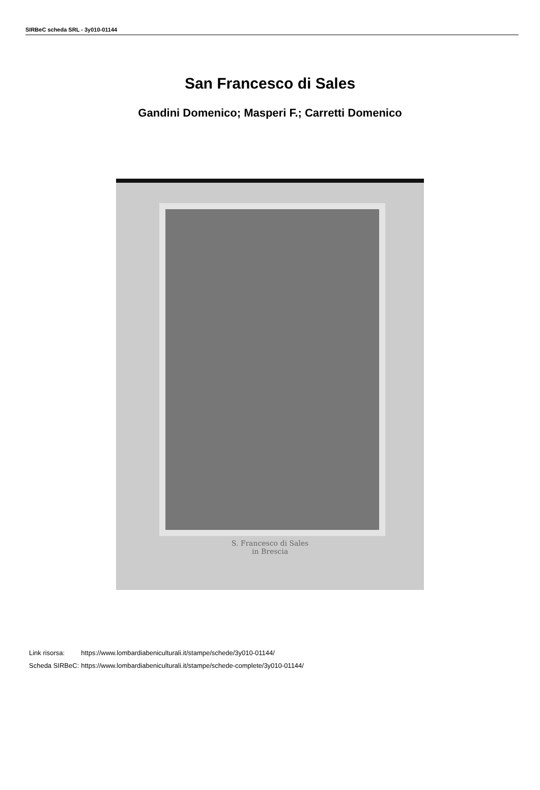SIRBeC scheda SRL - 3y010-01144
San Francesco di Sales
Gandini Domenico; Masperi F.; Carretti Domenico
S. Francesco di Sales
in Brescia
| Link risorsa: | https://www.lombardiabeniculturali.it/stampe/schede/3y010-01144/ |
| Scheda SIRBeC: | https://www.lombardiabeniculturali.it/stampe/schede-complete/3y010-01144/ |